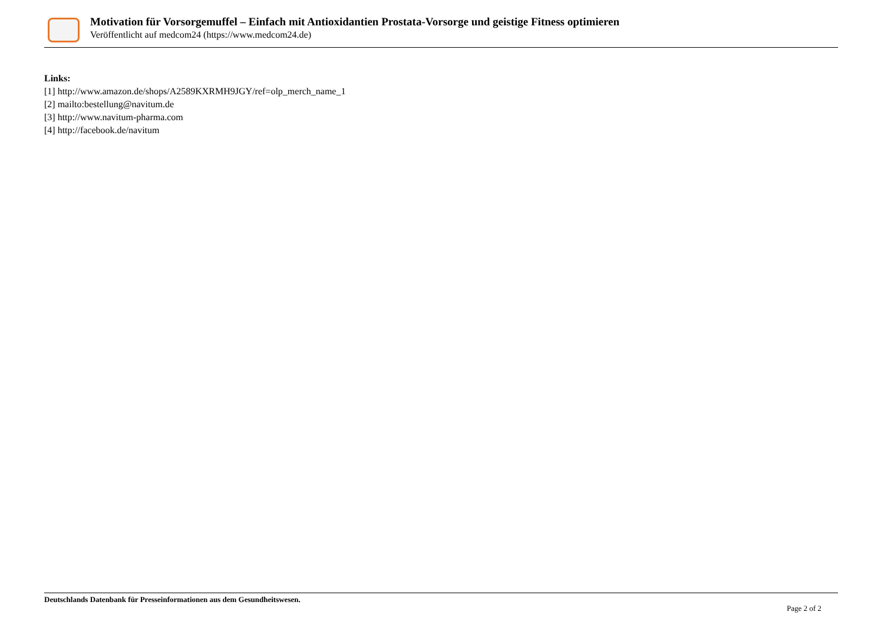Motivation für Vorsorgemuffel – Einfach mit Antioxidantien Prostata-Vorsorge und geistige Fitness optimieren
Veröffentlicht auf medcom24 (https://www.medcom24.de)
Links:
[1] http://www.amazon.de/shops/A2589KXRMH9JGY/ref=olp_merch_name_1
[2] mailto:bestellung@navitum.de
[3] http://www.navitum-pharma.com
[4] http://facebook.de/navitum
Deutschlands Datenbank für Presseinformationen aus dem Gesundheitswesen.
Page 2 of 2